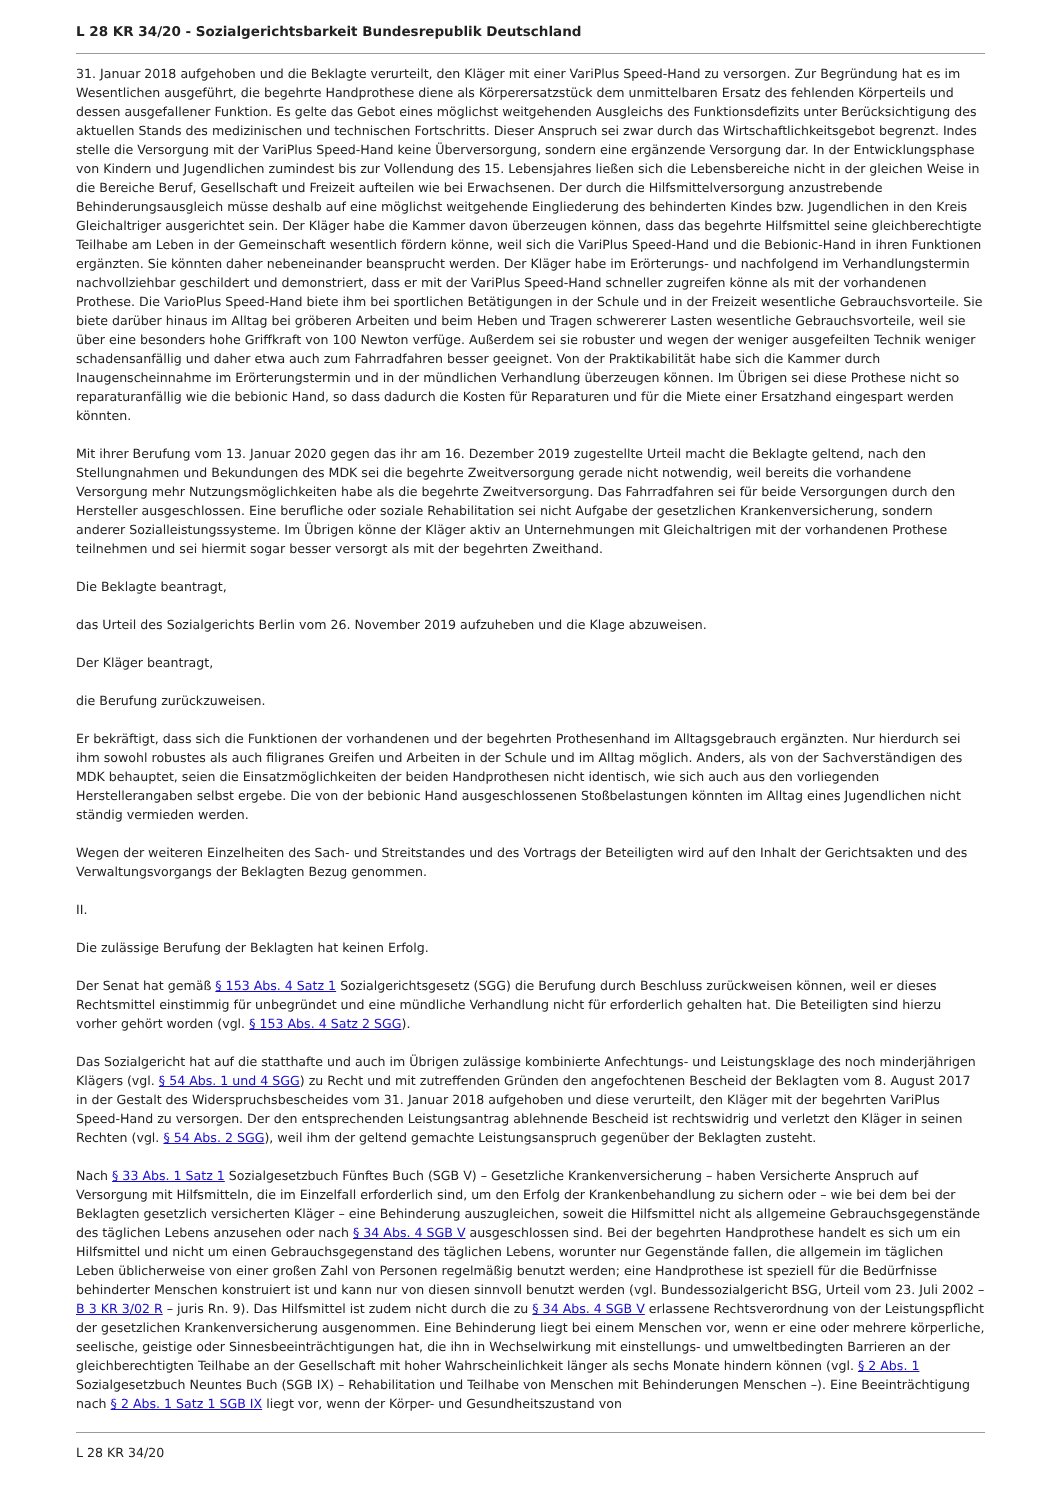L 28 KR 34/20 - Sozialgerichtsbarkeit Bundesrepublik Deutschland
31. Januar 2018 aufgehoben und die Beklagte verurteilt, den Kläger mit einer VariPlus Speed-Hand zu versorgen. Zur Begründung hat es im Wesentlichen ausgeführt, die begehrte Handprothese diene als Körperersatzstück dem unmittelbaren Ersatz des fehlenden Körperteils und dessen ausgefallener Funktion. Es gelte das Gebot eines möglichst weitgehenden Ausgleichs des Funktionsdefizits unter Berücksichtigung des aktuellen Stands des medizinischen und technischen Fortschritts. Dieser Anspruch sei zwar durch das Wirtschaftlichkeitsgebot begrenzt. Indes stelle die Versorgung mit der VariPlus Speed-Hand keine Überversorgung, sondern eine ergänzende Versorgung dar. In der Entwicklungsphase von Kindern und Jugendlichen zumindest bis zur Vollendung des 15. Lebensjahres ließen sich die Lebensbereiche nicht in der gleichen Weise in die Bereiche Beruf, Gesellschaft und Freizeit aufteilen wie bei Erwachsenen. Der durch die Hilfsmittelversorgung anzustrebende Behinderungsausgleich müsse deshalb auf eine möglichst weitgehende Eingliederung des behinderten Kindes bzw. Jugendlichen in den Kreis Gleichaltriger ausgerichtet sein. Der Kläger habe die Kammer davon überzeugen können, dass das begehrte Hilfsmittel seine gleichberechtigte Teilhabe am Leben in der Gemeinschaft wesentlich fördern könne, weil sich die VariPlus Speed-Hand und die Bebionic-Hand in ihren Funktionen ergänzten. Sie könnten daher nebeneinander beansprucht werden. Der Kläger habe im Erörterungs- und nachfolgend im Verhandlungstermin nachvollziehbar geschildert und demonstriert, dass er mit der VariPlus Speed-Hand schneller zugreifen könne als mit der vorhandenen Prothese. Die VarioPlus Speed-Hand biete ihm bei sportlichen Betätigungen in der Schule und in der Freizeit wesentliche Gebrauchsvorteile. Sie biete darüber hinaus im Alltag bei gröberen Arbeiten und beim Heben und Tragen schwererer Lasten wesentliche Gebrauchsvorteile, weil sie über eine besonders hohe Griffkraft von 100 Newton verfüge. Außerdem sei sie robuster und wegen der weniger ausgefeilten Technik weniger schadensanfällig und daher etwa auch zum Fahrradfahren besser geeignet. Von der Praktikabilität habe sich die Kammer durch Inaugenscheinnahme im Erörterungstermin und in der mündlichen Verhandlung überzeugen können. Im Übrigen sei diese Prothese nicht so reparaturanfällig wie die bebionic Hand, so dass dadurch die Kosten für Reparaturen und für die Miete einer Ersatzhand eingespart werden könnten.
Mit ihrer Berufung vom 13. Januar 2020 gegen das ihr am 16. Dezember 2019 zugestellte Urteil macht die Beklagte geltend, nach den Stellungnahmen und Bekundungen des MDK sei die begehrte Zweitversorgung gerade nicht notwendig, weil bereits die vorhandene Versorgung mehr Nutzungsmöglichkeiten habe als die begehrte Zweitversorgung. Das Fahrradfahren sei für beide Versorgungen durch den Hersteller ausgeschlossen. Eine berufliche oder soziale Rehabilitation sei nicht Aufgabe der gesetzlichen Krankenversicherung, sondern anderer Sozialleistungssysteme. Im Übrigen könne der Kläger aktiv an Unternehmungen mit Gleichaltrigen mit der vorhandenen Prothese teilnehmen und sei hiermit sogar besser versorgt als mit der begehrten Zweithand.
Die Beklagte beantragt,
das Urteil des Sozialgerichts Berlin vom 26. November 2019 aufzuheben und die Klage abzuweisen.
Der Kläger beantragt,
die Berufung zurückzuweisen.
Er bekräftigt, dass sich die Funktionen der vorhandenen und der begehrten Prothesenhand im Alltagsgebrauch ergänzten. Nur hierdurch sei ihm sowohl robustes als auch filigranes Greifen und Arbeiten in der Schule und im Alltag möglich. Anders, als von der Sachverständigen des MDK behauptet, seien die Einsatzmöglichkeiten der beiden Handprothesen nicht identisch, wie sich auch aus den vorliegenden Herstellerangaben selbst ergebe. Die von der bebionic Hand ausgeschlossenen Stoßbelastungen könnten im Alltag eines Jugendlichen nicht ständig vermieden werden.
Wegen der weiteren Einzelheiten des Sach- und Streitstandes und des Vortrags der Beteiligten wird auf den Inhalt der Gerichtsakten und des Verwaltungsvorgangs der Beklagten Bezug genommen.
II.
Die zulässige Berufung der Beklagten hat keinen Erfolg.
Der Senat hat gemäß § 153 Abs. 4 Satz 1 Sozialgerichtsgesetz (SGG) die Berufung durch Beschluss zurückweisen können, weil er dieses Rechtsmittel einstimmig für unbegründet und eine mündliche Verhandlung nicht für erforderlich gehalten hat. Die Beteiligten sind hierzu vorher gehört worden (vgl. § 153 Abs. 4 Satz 2 SGG).
Das Sozialgericht hat auf die statthafte und auch im Übrigen zulässige kombinierte Anfechtungs- und Leistungsklage des noch minderjährigen Klägers (vgl. § 54 Abs. 1 und 4 SGG) zu Recht und mit zutreffenden Gründen den angefochtenen Bescheid der Beklagten vom 8. August 2017 in der Gestalt des Widerspruchsbescheides vom 31. Januar 2018 aufgehoben und diese verurteilt, den Kläger mit der begehrten VariPlus Speed-Hand zu versorgen. Der den entsprechenden Leistungsantrag ablehnende Bescheid ist rechtswidrig und verletzt den Kläger in seinen Rechten (vgl. § 54 Abs. 2 SGG), weil ihm der geltend gemachte Leistungsanspruch gegenüber der Beklagten zusteht.
Nach § 33 Abs. 1 Satz 1 Sozialgesetzbuch Fünftes Buch (SGB V) – Gesetzliche Krankenversicherung – haben Versicherte Anspruch auf Versorgung mit Hilfsmitteln, die im Einzelfall erforderlich sind, um den Erfolg der Krankenbehandlung zu sichern oder – wie bei dem bei der Beklagten gesetzlich versicherten Kläger – eine Behinderung auszugleichen, soweit die Hilfsmittel nicht als allgemeine Gebrauchsgegenstände des täglichen Lebens anzusehen oder nach § 34 Abs. 4 SGB V ausgeschlossen sind. Bei der begehrten Handprothese handelt es sich um ein Hilfsmittel und nicht um einen Gebrauchsgegenstand des täglichen Lebens, worunter nur Gegenstände fallen, die allgemein im täglichen Leben üblicherweise von einer großen Zahl von Personen regelmäßig benutzt werden; eine Handprothese ist speziell für die Bedürfnisse behinderter Menschen konstruiert ist und kann nur von diesen sinnvoll benutzt werden (vgl. Bundessozialgericht BSG, Urteil vom 23. Juli 2002 – B 3 KR 3/02 R – juris Rn. 9). Das Hilfsmittel ist zudem nicht durch die zu § 34 Abs. 4 SGB V erlassene Rechtsverordnung von der Leistungspflicht der gesetzlichen Krankenversicherung ausgenommen. Eine Behinderung liegt bei einem Menschen vor, wenn er eine oder mehrere körperliche, seelische, geistige oder Sinnesbeeinträchtigungen hat, die ihn in Wechselwirkung mit einstellungs- und umweltbedingten Barrieren an der gleichberechtigten Teilhabe an der Gesellschaft mit hoher Wahrscheinlichkeit länger als sechs Monate hindern können (vgl. § 2 Abs. 1 Sozialgesetzbuch Neuntes Buch (SGB IX) – Rehabilitation und Teilhabe von Menschen mit Behinderungen Menschen –). Eine Beeinträchtigung nach § 2 Abs. 1 Satz 1 SGB IX liegt vor, wenn der Körper- und Gesundheitszustand von
L 28 KR 34/20